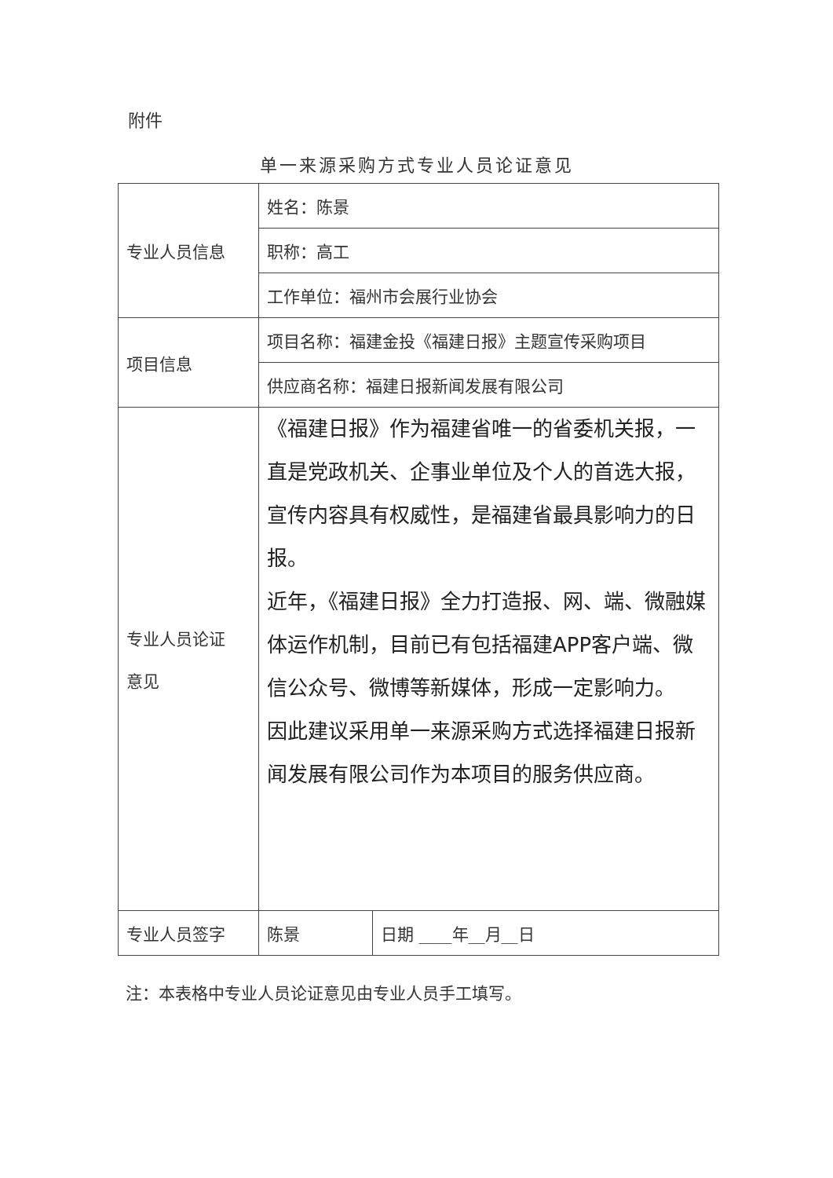附件
单一来源采购方式专业人员论证意见
| 专业人员信息 | 姓名：陈景 | |
| | 职称：高工 | |
| | 工作单位：福州市会展行业协会 | |
| 项目信息 | 项目名称：福建金投《福建日报》主题宣传采购项目 | |
| | 供应商名称：福建日报新闻发展有限公司 | |
| 专业人员论证 意见 | 《福建日报》作为福建省唯一的省委机关报，一直是党政机关、企事业单位及个人的首选大报，宣传内容具有权威性，是福建省最具影响力的日报。 近年，《福建日报》全力打造报、网、端、微融媒体运作机制，目前已有包括福建APP客户端、微信公众号、微博等新媒体，形成一定影响力。 因此建议采用单一来源采购方式选择福建日报新闻发展有限公司作为本项目的服务供应商。 | |
| 专业人员签字 | 陈景 | 日期 ____年__月__日 |
注：本表格中专业人员论证意见由专业人员手工填写。